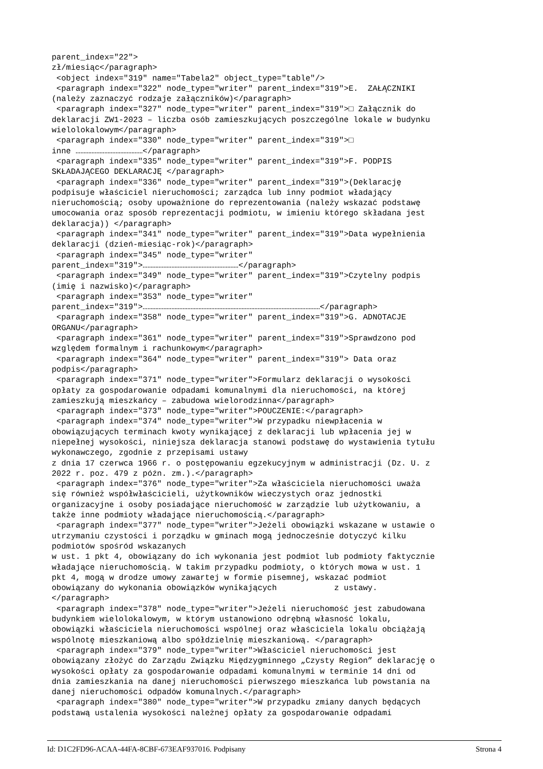parent_index="22">
zł/miesiąc</paragraph>
 <object index="319" name="Tabela2" object_type="table"/>
 <paragraph index="322" node_type="writer" parent_index="319">E.  ZAŁĄCZNIKI
(należy zaznaczyć rodzaje załączników)</paragraph>
 <paragraph index="327" node_type="writer" parent_index="319">□ Załącznik do
deklaracji ZW1-2023 – liczba osób zamieszkujących poszczególne lokale w budynku
wielolokalowym</paragraph>
 <paragraph index="330" node_type="writer" parent_index="319">□
inne ……………………………………</paragraph>
 <paragraph index="335" node_type="writer" parent_index="319">F. PODPIS
SKŁADAJĄCEGO DEKLARACJĘ </paragraph>
 <paragraph index="336" node_type="writer" parent_index="319">(Deklarację
podpisuje właściciel nieruchomości; zarządca lub inny podmiot władający
nieruchomością; osoby upoważnione do reprezentowania (należy wskazać podstawę
umocowania oraz sposób reprezentacji podmiotu, w imieniu którego składana jest
deklaracja)) </paragraph>
 <paragraph index="341" node_type="writer" parent_index="319">Data wypełnienia
deklaracji (dzień-miesiąc-rok)</paragraph>
 <paragraph index="345" node_type="writer"
parent_index="319">……………………………………………………</paragraph>
 <paragraph index="349" node_type="writer" parent_index="319">Czytelny podpis
(imię i nazwisko)</paragraph>
 <paragraph index="353" node_type="writer"
parent_index="319">…………………………………………………………………………………………………</paragraph>
 <paragraph index="358" node_type="writer" parent_index="319">G. ADNOTACJE
ORGANU</paragraph>
 <paragraph index="361" node_type="writer" parent_index="319">Sprawdzono pod
względem formalnym i rachunkowym</paragraph>
 <paragraph index="364" node_type="writer" parent_index="319"> Data oraz
podpis</paragraph>
 <paragraph index="371" node_type="writer">Formularz deklaracji o wysokości
opłaty za gospodarowanie odpadami komunalnymi dla nieruchomości, na której
zamieszkują mieszkańcy – zabudowa wielorodzinna</paragraph>
 <paragraph index="373" node_type="writer">POUCZENIE:</paragraph>
 <paragraph index="374" node_type="writer">W przypadku niewpłacenia w
obowiązujących terminach kwoty wynikającej z deklaracji lub wpłacenia jej w
niepełnej wysokości, niniejsza deklaracja stanowi podstawę do wystawienia tytułu
wykonawczego, zgodnie z przepisami ustawy
z dnia 17 czerwca 1966 r. o postępowaniu egzekucyjnym w administracji (Dz. U. z
2022 r. poz. 479 z późn. zm.).</paragraph>
 <paragraph index="376" node_type="writer">Za właściciela nieruchomości uważa
się również współwłaścicieli, użytkowników wieczystych oraz jednostki
organizacyjne i osoby posiadające nieruchomość w zarządzie lub użytkowaniu, a
także inne podmioty władające nieruchomością.</paragraph>
 <paragraph index="377" node_type="writer">Jeżeli obowiązki wskazane w ustawie o
utrzymaniu czystości i porządku w gminach mogą jednocześnie dotyczyć kilku
podmiotów spośród wskazanych
w ust. 1 pkt 4, obowiązany do ich wykonania jest podmiot lub podmioty faktycznie
władające nieruchomością. W takim przypadku podmioty, o których mowa w ust. 1
pkt 4, mogą w drodze umowy zawartej w formie pisemnej, wskazać podmiot
obowiązany do wykonania obowiązków wynikających            z ustawy.
</paragraph>
 <paragraph index="378" node_type="writer">Jeżeli nieruchomość jest zabudowana
budynkiem wielolokalowym, w którym ustanowiono odrębną własność lokalu,
obowiązki właściciela nieruchomości wspólnej oraz właściciela lokalu obciążają
wspólnotę mieszkaniową albo spółdzielnię mieszkaniową. </paragraph>
 <paragraph index="379" node_type="writer">Właściciel nieruchomości jest
obowiązany złożyć do Zarządu Związku Międzygminnego „Czysty Region” deklarację o
wysokości opłaty za gospodarowanie odpadami komunalnymi w terminie 14 dni od
dnia zamieszkania na danej nieruchomości pierwszego mieszkańca lub powstania na
danej nieruchomości odpadów komunalnych.</paragraph>
 <paragraph index="380" node_type="writer">W przypadku zmiany danych będących
podstawą ustalenia wysokości należnej opłaty za gospodarowanie odpadami
Id: D1C2FD96-ACAA-44FA-8CBF-673EAF937016. Podpisany Strona 4